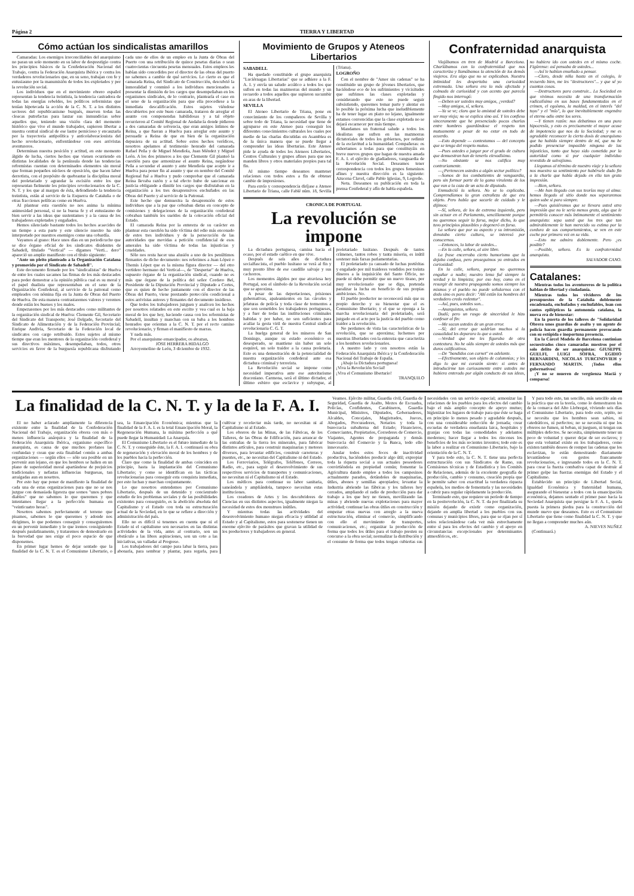Página 2 TIERRA Y LIBERTAD
Cómo actúan los sindicalistas amarillos
Camaradas: Los enemigos irreconciliables del anarquismo no paran un solo momento en su labor de desprestigio contra los principios básicos de la Confederación Nacional del Trabajo, contra la Federación Anarquista Ibérica y contra los verdaderos revolucionarios que, en su seno, trabajan con fe y entusiasmo por la manumisión de todos los explotados y por la revolución social.
Los individuos que en el movimiento obrero español representan la tendencia treintista, la tendencia castradora de todas las energías rebeldes, los políticos reformistas que tenían hipotecada la acción de la C. N. T. a los distintos sectores del republicanismo burgués, mueven todas las cloacas putrefactas para lanzar sus inmundicias sobre aquellos que, teniendo una visión clara del momento histórico que vive el mundo trabajador, supieron libertar a nuestra central sindical de ese lastre pernicioso y encauzarla por la trayectoria antipolítica y anticolaboracionista del hecho revolucionario, enfrentándose con esos arrivistas aventureros.
Determinan nuestra posición y actitud, en este momento álgido de lucha, ciertos hechos que vienen ocurriendo en distintas localidades de la península donde las tendencias reformistas cuentan con determinados elementos sin moral que forman pequeños núcleos de oposición, que hacen labor derrotista, con el propósito de quebrantar la disciplina moral del proletariado y agrandar la escisión entre los que representan fielmente los principios revolucionarios de la C. N. T. y los que al margen de ésta, defendiendo la tendencia treintista, están al servicio de la Esquerra de Cataluña o de otras fracciones políticas como en Huelva.
Al plantear esta cuestión no nos anima la mínima animosidad personal, si no la buena fe y el entusiasmo de bien servir a las ideas que sustentamos y a la causa de los trabajadores explotados y engañados.
Hemos silenciado bastante todos los hechos acaecidos de un tiempo a esta parte y este silencio nuestro ha sido interpretado por nuestros enemigos como una cobardía.
Vayamos al grano: Hace unos días en un periodicucho que se dice órgano oficial de los sindicatos disidentes de Sabadell, titulado "Vertical" — digamos "Verti... dero" apareció un amplio manifiesto con el título siguiente:
"Ante un pleito planteado a la Organización Catalana y promovido por el Sindicato de Sabadell".
Este documento firmado por los "sindicalistas" de Huelva de entre los cuales sacamos las firmas de los más destacados para poder demostrar a la opinión pública cual es su moral y el papel dualista que representaban en el seno de la Organización Confederal, al servicio de la patronal como empleados con nómina fija en la Junta de Obras del Puerto de Huelva. De esta manera contrastaremos valores y veremos donde están los buenos y los malos.
Empezaremos por los más destacados como militantes de la organización sindical de Huelva: Clemente Gil, Secretario del Sindicato del Transporte; José Delgado, Secretario del Sindicato de Alimentación y de la Federación Provincial; Enrique Andivia, Secretario de la Federación local de sindicatos con cargo retribuido. Estos sujetos al mismo tiempo que eran los mentores de la organización confederal y sus directivos máximos, desempeñaban, todos, otros servicios en favor de la burguesía republicana disfrutando cada uno de ellos de un empleo en la Junta de Obras del Puerto con una retribución de quince pesetas diarias o sean cuatrocientas cincuenta pesetas mensuales. Estos empleos les habían sido concedidos por el director de las obras del puerto no sabemos a cambio de qué servicios. Lo cierto es que el camarada Reina, del Sindicato de Construcción, descubrió la inmoralidad y conminó a los individuos mencionados a presentar la dimisión de los cargos que desempeñaban en los organismos sindicales, de lo contrario, plantearía el caso en el seno de la organización para que ella procediese a la inmediata descalificación. Estos sujetos viéndose descubiertos por este buen camarada, trataron de arreglar el asunto con componendas habilidosas y a tal objeto recurrieron al Comité Regional de Andalucía donde pidieron a dos camaradas de solvencia, que eran amigos íntimos de Reina, a que fueran a Huelva para arreglar este asunto y persuadir a Reina de que en bien de la organización depusiera de su actitud. Sobre estos hechos verídicos, nosotros apelamos al testimonio honrado del camarada Rafael Peña y de Miguel Mendiola, Juan Méndez y Miguel León. A los dos primeros a los que Clemente Gil planteó la cuestión para que armonizase el asunto Reina, negándose Peña a secundar el asunto y ante Mendiola que acepto ir a Huelva para poner fin al asunto y que en nombre del Comité Regional fué a Huelva y pudo comprobar que el camarada Reina llevaba razón y a tal efecto hubo de sancionar en justicia obligando a dimitir los cargos que disfrutaban en la organización a los tres desaprensivos enchufados en las Obras del Puerto y al servicio de la Patronal.
Este hecho que demuestra la desaprensión de estos individuos que a la par que cobraban dietas en concepto de comisiones y delegaciones de la organización confederal cobraban también los sueldos de la colocación oficial del Estado.
El camarada Reina por la entereza de su carácter en plantear esta cuestión ha sido víctima del odio más enconado de estos tres individuos y de la persecución de las autoridades que movidas a petición confidencial de esos amorales ha sido víctima de todas las injusticias y crueldades.
Sólo nos resta hacer una alusión a uno de los penúltimos firmantes de dicho documento: nos referimos a Juan López o Themis López que es la misma figura director — del otro vertidero hermano del Vertical—, de "Despertar" de Huelva, supuesto órgano de la organización sindical, cuando no es más que órgano de la política del señor Cordero Bel, Presidente de la Diputación Provincial y Diputado a Cortes, que es quien de hecho juntamente con el director de las Obras del Puerto, viene prestando protección condicional a estos arrivistas autores y firmantes del documento insidioso.
Que todos los trabajadores juzguen y analicen los hechos por nosotros relatados en este escrito y vea cual es la baja moral de los que hoy, haciendo causa con los reformistas de Sabadell, insultan y manchan con su baba a los hombres honrados que orientan a la C. N. T. por el recto camino revolucionario, y firman el manifiesto de marras.
Y nada más.
Por el anarquismo emancipador, os abrazan,
JOSE HERRERA HIDALGO
Arroyomolino de León, 3 diciembre de 1932.
Movimiento de Grupos y Ateneos Libertarios
SABADELL
Ha quedado constituido el grupo anarquista "Luciérnagas Libertarias" que se adhiere a la F. A. I. y envía un saludo acrático a todos los que sufren en todas las mazmorras del mundo y un recuerdo a todos aquellos que supieron sucumbir en aras de la libertad.
SEVILLA
El Ateneo Libertario de Triana, pone en conocimiento de los compañeros de Sevilla y sobre todo de Triana, la necesidad que tiene de agruparse en este Ateneo para conseguir los diferentes conocimientos culturales los cuales por medio de las charlas discutidas en Asamblea es de la única manera que se puede llegar a comprender las ideas libertarias. Este Ateneo pide le ayuda de todos los Ateneos Libertarios, Centros Culturales y grupos afines para que nos manden libros y otros materiales propios para tal fin.
Al mismo tiempo deseamos mantener relaciones con todos estos a fin de obtener cambio de impresiones.
Para envío y correspondencia diríjase a Ateneo Libertario de Triana, calle Fablé núm. 18, Sevilla (Triana).
LOGROÑO
Con el nombre de "Amor sin cadenas" se ha constituido un grupo de jóvenes libertarios, que haciéndose eco de los sufrimientos y vicisitudes que sufrimos las clases explotadas y considerando que esto no puede seguir subsistiendo, queremos tomar parte y alentar en lo posible la próxima lucha que ineludiblemente ha de tener lugar en plazo no lejano, igualmente estamos convencidas que la clase explotada no se dejará escarnecer por más tiempo.
Mandamos un fraternal saludo a todos los idealistas que sufren en las mazmorras dictatoriales de todos los gobiernos, por redimir de la esclavitud a la humanidad. Compañeras: os exhortamos a todas para que constituyáis en breve nuevos grupos que hagan de nuestra amada F. A. I. el ejército de gladiadores, vanguardia de la Revolución Social. Deseamos tener correspondencia con todos los grupos femeninos afines y nuestra dirección es la siguiente: Azucena Clavel, calle Pablo Iglesias, 9, Logroño.
Nota. Deseamos su publicación en toda la prensa Confederal y afín de habla española.
CRONICA DE PORTUGAL
La revolución se impone
La dictadura portuguesa, camina hacia el ocaso, por el estado caótico en que vive.
Después de seis años de dictadura socialfascista, el pueblo lusitano se verá al fin y muy pronto libre de ese caudillo salvaje y sus cachorros.
Los momentos álgidos por que atraviesa hoy Portugal, son el símbolo de la Revolución social que se aproxima.
A pesar de las deportaciones, prisiones gubernativas, apaleamientos en las cárceles y jefaturas de policía y toda clase de tormentos a que son sometidos los trabajadores portugueses, y a fuer de todas las instituciones criminales habidas y por haber, no son suficientes para acallar la gesta viril de nuestra Central sindical revolucionaria C. G. T.
La huelga general de los mineros de San Domingo, aunque su estado económico es desesperado, se mantiene sin haber un solo esquirol, un solo traidor a la causa proletaria. Esto es una demostración de la potencialidad de nuestra organización confederal ante esa dictadura criminal y terrorista.
La Revolución social se impone como necesidad imperativa ante ese autoritarismo draconiano. Carmona, será el último dictador, el último esbirro que esclavice y subyugue, al proletariado lusitano. Después de tantos crímenes, tantos robos y tanta miseria, es inútil sostener más farsas parlamentarias.
El proletariado ya cansado de luchas pretéritas y engañado por mil traidores vendidos por treinta dineros a la inquisición del Santo Oficio, no puede ni debe permitir que un nuevo tirano, por muy revolucionario que se diga, pretenda paralizar la lucha en beneficio de sus propias ambiciones. No.
El pueblo productor no reconocerá más que su propio derecho y su bienestar que el es Comunismo libertario; y el que se oponga a la marcha revolucionaria del proletariado, será juzgado en el acto por la justicia del pueblo como traidor a la revolución.
No perdamos de vista las características de la revolución, que se aproxima; luchemos por nuestras libertades con la entereza que caracteriza a los hombres revolucionarios.
A nuestro lado y con nosotros están la Federación Anarquista Ibérica y la Confederación Nacional del Trabajo de España.
¡Abajo la Dictadura portuguesa!
¡Viva la Revolución Social!
¡Viva el Comunismo libertario!
TRANQUILO
Confraternidad anarquista
Viajábamos en tren de Madrid a Barcelona. Charlábamos con la confraternidad que nos caracteriza y llamábamos la atención de los demás viajeros. Era algo que no se explicaban. Nuestra intimidad les despertaba una curiosidad extremada. Una señora era la más afectada y colmada de curiosidad y con acento que parecía fingido nos interrogó:
—Deben ser ustedes muy amigos, ¿verdad?
—Muy amigos, sí, señora.
—Ya se ve; claro que la amistad de ustedes debe ser muy vieja; no se explica sino así. Y les confieso sinceramente que he presenciado pocas charlas entre hombres guardándose el respeto tan mutuamente a pesar de no estar en todo de acuerdo.
—Esto depende — contestamos — del concepto que se tenga del respeto mutuo.
—Pues ustedes a juzgar por el grado de cultura que demuestran han de tenerlo elevadísimo.
—No obstante se nos califica muy contrariamente.
—¿Pertenecen ustedes a algún sector político?
—Somos de los combatientes de vanguardia, pero sin formar parte de la gama virulenta de los que van a la caza de un acta de diputado.
Enmudeció la señora. No se lo explicaba. Comprendíamos la gran extrañeza de que era objeto. Pero había que sacarle de cuidado y le dijimos:
—Sí, señora, de los de extrema izquierda, pero sin actuar en el Parlamento, sencillamente porque no queremos seguir la farsa, mejor dicho, lo que tuvo principios plausibles y degeneró en farsa.
La señora que por su aspecto y su intromisión, denotaba cierta cultura, se interesó por conocernos.
—Entonces, la labor de ustedes...
—En la calle, señora, al aire libre.
La frase encerraba cierto humorismo que la dejaba confusa, pero proseguimos ya entrados en curiosidad:
En la calle, señora, porque no queremos engañar a nadie; nuestro lema fué siempre la verdad y la limpieza; por eso hoy, como en el resurgir de nuestra propaganda somos siempre los mismos y el pueblo no puede señalarnos con el dedo sino es para decir: "Ahí están los hombres del verdadero credo redentor".
—Así, pues, ustedes son...
—Anarquistas, señora.
Dudó; pero un rasgo de sinceridad le hizo confesar al fin:
—Me sacan ustedes de un gran error.
—Sí; del error que saldrían muchos si la casualidad les deparara lo que a usted.
—Verdad que me les figuraba de otra contextura. No he oído siempre de ustedes más que duros calificativos.
—De "bandidos con carnet" en adelante.
—Efectivamente, son objeto de calumnias; y les digo lo que mi corazón siente: si antes de introducirme tan curiosamente entre ustedes me hubiera enterado por algún conducto de sus ideas, no hubiera ido con ustedes en el mismo coche. Figúrense: así pensaba de ustedes...
—Así le habían enseñado a pensar.
—Claro, desde niña hasta en el colegio, le recuerdo bien, me les "destructores"... y que sé yo cuantas cosas.
—Destructores para construir... La Sociedad en que vivimos necesita de una transformación radicalísima en sus bases fundamentadas en el crimen, el egoísmo, la maldad, en el interés "del tuyo" y el "mío", lo que inevitablemente engendra el eterno odio entre los seres.
—Y tienen razón: nos debatimos en una pura hipocresía, y esto es precisamente el mayor acuse de impotencia que nos da la Sociedad; y me es agradable reconocer la cierta dosis de anarquismo que ha habido siempre dentro de mí, que no he podido presenciar impasible ninguna de las injusticias, tanto que haya sido cometida por la autoridad como si por cualquier individuo revestido de salvajismo.
Llegamos al término de nuestro viaje y la señora nos muestra su sentimiento por habérsele dado fin a la charla que había dejado en ella tan grata impresión.
—Bien, señora.
—Me han llegado con sus teorías muy al alma: hemos llegado al sitio donde nos separaremos quien sabe si para siempre.
—Pues quisiéramos que se llevara usted otra impresión que no le sería menos grata, algo que le permitiría conocer más íntimamente el sentimiento anarquista: sepa usted que los tres que tan admirablemente le han merecido su estima por la cordura de sus comportamientos, se ven en este coche por primera vez en su vida.
—Esto me admira doblemente. Pero ¿es posible?
—Posible, señora. Es la confraternidad anarquista.
SALVADOR CANO.
Catalanes:
Mientras todos los aventureros de la política hablan de libertad y ciudadanía.
Mientras todos los vividores de los presupuestos de la Cataluña doblemente encadenada, enchufados y enchufables, loan con cantos epilépticos la autonomía catalana, la nueva era de bienestar:
En la puerta de los talleres de "Solidaridad Obrera unos guardias de asalto y un agente de policía hacen guardia permanente provocando con su estúpida e inoportuna presencia.
En la Cárcel Modelo de Barcelona continúan secuestrados cinco camaradas nuestros por el solo delito de ser anarquistas: GIUSEPPE GUELFI, LUIGI SOFRA, EGIDIO BERNARDINI, NICOLAS TURCINOVIEH y FERNANDO MARTIN. ¡Todos ellos gubernativos!
¡Y no se mueren de vergüenza Maciá y comparsa!
La finalidad de la C. N. T. y la de la F. A. I.
El no haber aclarado ampliamente la diferencia existente entre la finalidad de la Confederación Nacional del Trabajo, organización obrera con más o menos influencia anárquica y la finalidad de la Federación Anarquista Ibérica, organismo específico anarquista, es causa de que muchos profanos las confundan y crean que esta finalidad común a ambas organizaciones — según ellos — sólo sea posible en un porvenir aun lejano, en que los hombres se hallen en un plano de superioridad moral apartándose de prejuicios tradicionales y nefastas influencias burguesas, tan arraigadas aun en nosotros.
Por esto hay que poner de manifiesto la finalidad de cada una de estas organizaciones para que no se nos juzgue con demasiada ligereza que somos "unos pobres diablos" que no sabemos lo que queremos y que intentamos llegar a la perfección humana en "veinticuatro horas".
Nosotros sabemos perfectamente el terreno que pisamos, sabemos lo que queremos y adonde nos dirigimos, lo que podemos conseguir y conseguiremos en un porvenir inmediato y lo que iremos consiguiendo después paulatinamente, y trataremos de demostrarlo en la brevedad que nos exige el poco espacio de que disponemos.
En primer lugar hemos de dejar sentado que la finalidad de la C. N. T. es el Comunismo Libertario, o sea, la Emancipación Económica; mientras que la finalidad de la F. A. I. es la total Emancipación Moral, la Regeneración Humana, la máxima perfección a qué puede llegar la Humanidad: La Anarquía.
El Comunismo Libertario es el futuro inmediato de la C. N. T. y conseguido éste, la F. A. I. continuará su obra de regeneración y elevación moral de los hombres y de los pueblos hacia la perfección.
Claro que como la finalidad de ambas coinciden en principio, hasta la implantación del Comunismo Libertario; y como se identifican en las tácticas revolucionarias para conseguir esta conquista inmediata, por esto luchan y marchan conjuntamente.
Lo que nosotros entendemos por Comunismo Libertario, después de un detenido y concienzudo estudio de los problemas sociales y de las posibilidades existentes para conseguirlo, es la abolición absoluta del Capitalismo y el Estado con toda su estructuración actual de la Sociedad, en lo que se refiere a dirección y administración del país.
Ello no es difícil si tenemos en cuenta que ni el Estado ni el capitalismo son necesarios en las distintas actividades de la vida, antes al contrario, son un obstáculo a las libres aspiraciones, son un coto a las iniciativas, un valladar al Progreso.
Los trabajadores del campo para labar la tierra, para abonarla, para sembrar y plantar, para regarla, para cultivar y recolectar más tarde, no necesitan ni al Capitalismo ni al Estado.
Los obreros de las Minas, de las Fábricas, de los Talleres, de las Obras de Edificación, para arrancar de las entrañas de la tierra los minerales, para fabricar distintos artículos, para construir maquinarias y motores diversos, para levantar edificios, construir carreteras y puentes, etc., no necesitan del Capitalismo ni del Estado.
Los Ferroviarios, Telégrafos, Teléfonos, Correos, Radio, etc., para seguir el desenvolvimiento de sus respectivos servicios de transportes y comunicaciones, no necesitan ni el Capitalismo ni el Estado.
Los médicos para continuar su labor sanitaria, saneándola y ampliándola, tampoco necesitan estas instituciones.
Los creadores de Artes y los descubridores de Ciencias en sus distintos aspectos, igualmente niegan la necesidad de estos dos monstruos inútiles.
Y mientras todas las actividades del desenvolvimiento humano niegan eficacia y utilidad al Estado y al Capitalismo, estos para sostenerse tienen un enorme ejército de parásitos que gravan la utilidad de los productores y trabajadores en general.
Veamos. Ejército militar, Guardia civil, Guardia de Seguridad, Guardia de Asalto, Mozos de Escuadra, Policías, Confidentes, Carabineros, Guardia Municipal, Ministros, Diputados, Gobernadores, Alcaldes, Concejales, Magistrados, Jueces, Abogados, Procuradores, Notarios y toda la burocracia subalterna del Estado; Financieros, Comerciantes, Propietarios, Corredores de Comercio, Viajantes, Agentes de propaganda y demás burocracia del Comercio y la Banca, todo ello innecesario.
Anular todos estos focos de inactividad productiva, haciéndolos producir algo útil; expropiar toda la riqueza social a sus actuales poseedores convirtiéndola en propiedad común; fomentar la Agricultura dando empleo a todos los campesinos actualmente parados, dotándoles de maquinarias, útiles, abonos y semillas apropiados; levantar la Industria abriendo las fábricas y los talleres hoy cerrados, ampliando el radio de producción para dar trabajo a los que hoy no tienen, movilizando las minas y abriendo nuevas explotaciones para mayor actividad; continuar las obras útiles en construcción y empezar otras nuevas con arreglo a la nueva estructuración, eliminar el comercio, simplificando con ello el movimiento de transportes, comunicaciones, etc.; organizar la producción de forma que todos los útiles para el trabajo presten su concurso a la obra social; normalizar la distribución y el consumo de forma que todos tengan cubiertas sus necesidades con un servicio especial; armonizar las relaciones de los pueblos para los efectos del cambio bajo el más amplio concepto de apoyo mutuo; higienizar los lugares de trabajo para que éste se haga en principio lo menos pesado y agradable después, con una considerable reducción de jornada; crear escuelas de verdadera enseñanza laica, hospitales y granjas con todas las comodidades y adelantos modernos; hacer llegar a todos los rincones los beneficios de los más recientes inventos; todo esto es la labor a realizar en Comunismo Libertario, bajo la orientación de la C. N. T.
Y para todo esto, la C. N. T. tiene una perfecta estructuración con sus Sindicatos de Ramo, sus Comisiones técnicas y de Estadística y los Comités de Relaciones, además de la excelente geografía de producción, cambio y consumo, creación propia que le permite saber con exactitud la verdadera riqueza española, los medios de fomentarla y las necesidades a cubrir para regular rápidamente la producción.
Terminado esto, que requiere un período de tiempo en la postrevolución, la C. N. T. da por finalizada su misión dejando de existir como organización, dejando en amplia libertad a los pueblos con sus comunas y municipios libres, para que se rijan por sí solos relacionándose cada vez más estrechamente entre sí para los efectos del cambio y el apoyo en circunstancias excepcionales por determinantes atmosféricos, etc.
Y para todo esto, tan sencillo, más sencillo aún en la práctica que en la teoría, como lo demostraron los de la comarca del Alto Llobregat, viviendo seis días el Comunismo Libertario, para todo esto, repito, no se necesita que los hombres sean sabios, ni catedráticos, ni perfectos; no se necesita ni que los obreros no fumen, ni beban, ni jueguen, ni tengan sus múltiples defectos. Se necesita, simplemente tener un poco de voluntad y querer dejar de ser esclavos; y que esta voluntad existe en los trabajadores, como existen también deseos de romper las cadenas que los esclavizan, lo están demostrando diariamente levantándose con gestos francamente revolucionarios, e ingresando todos en la C. N. T. para crear la fuerza combativa capaz de destruir al primer golpe las fuerzas enemigas del Estado y el Capitalismo.
Establecido un principio de Libertad Social, Igualdad Económica y fraternidad humana, asegurando el bienestar a todos con la emancipación económica, dejamos sentado el primer paso hacia la Sociedad Anarquista que persigue la F. A. I., queda puesta la primera piedra para la construcción del mundo nuevo que deseamos. Esto es el Comunismo Libertario que tiene como finalidad la C. N. T. y que no llegan a comprender muchos aún.
A. NIEVES NUÑEZ
(Continuará.)